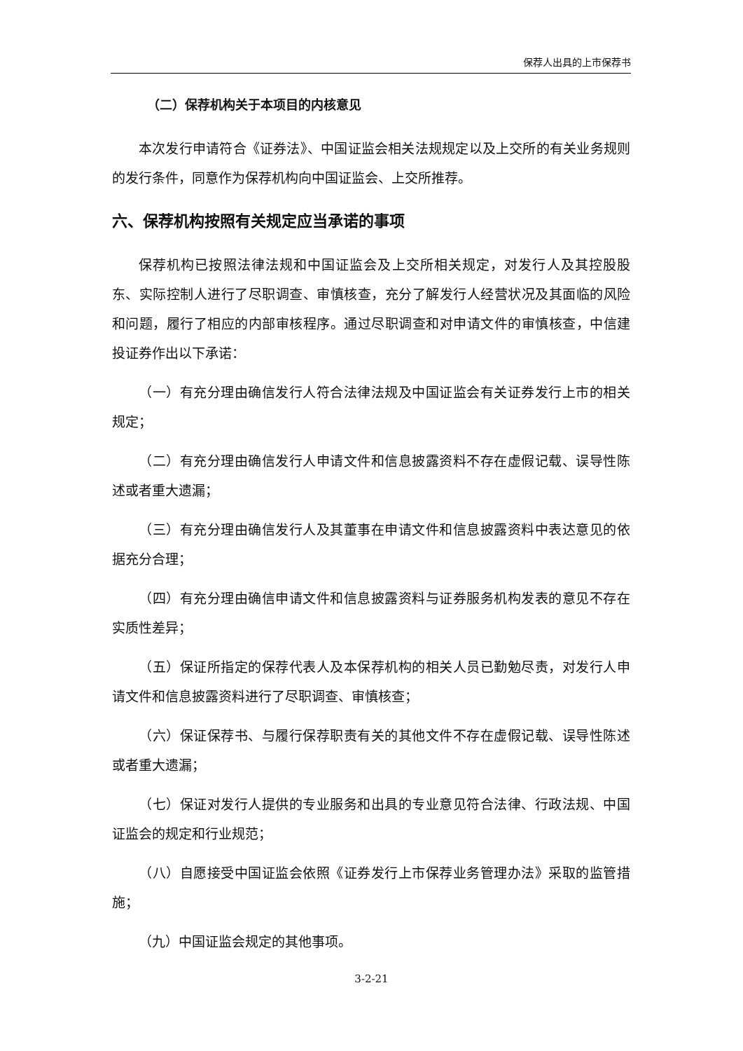保荐人出具的上市保荐书
（二）保荐机构关于本项目的内核意见
本次发行申请符合《证券法》、中国证监会相关法规规定以及上交所的有关业务规则的发行条件，同意作为保荐机构向中国证监会、上交所推荐。
六、保荐机构按照有关规定应当承诺的事项
保荐机构已按照法律法规和中国证监会及上交所相关规定，对发行人及其控股股东、实际控制人进行了尽职调查、审慎核查，充分了解发行人经营状况及其面临的风险和问题，履行了相应的内部审核程序。通过尽职调查和对申请文件的审慎核查，中信建投证券作出以下承诺：
（一）有充分理由确信发行人符合法律法规及中国证监会有关证券发行上市的相关规定；
（二）有充分理由确信发行人申请文件和信息披露资料不存在虚假记载、误导性陈述或者重大遗漏；
（三）有充分理由确信发行人及其董事在申请文件和信息披露资料中表达意见的依据充分合理；
（四）有充分理由确信申请文件和信息披露资料与证券服务机构发表的意见不存在实质性差异；
（五）保证所指定的保荐代表人及本保荐机构的相关人员已勤勉尽责，对发行人申请文件和信息披露资料进行了尽职调查、审慎核查；
（六）保证保荐书、与履行保荐职责有关的其他文件不存在虚假记载、误导性陈述或者重大遗漏；
（七）保证对发行人提供的专业服务和出具的专业意见符合法律、行政法规、中国证监会的规定和行业规范；
（八）自愿接受中国证监会依照《证券发行上市保荐业务管理办法》采取的监管措施；
（九）中国证监会规定的其他事项。
3-2-21